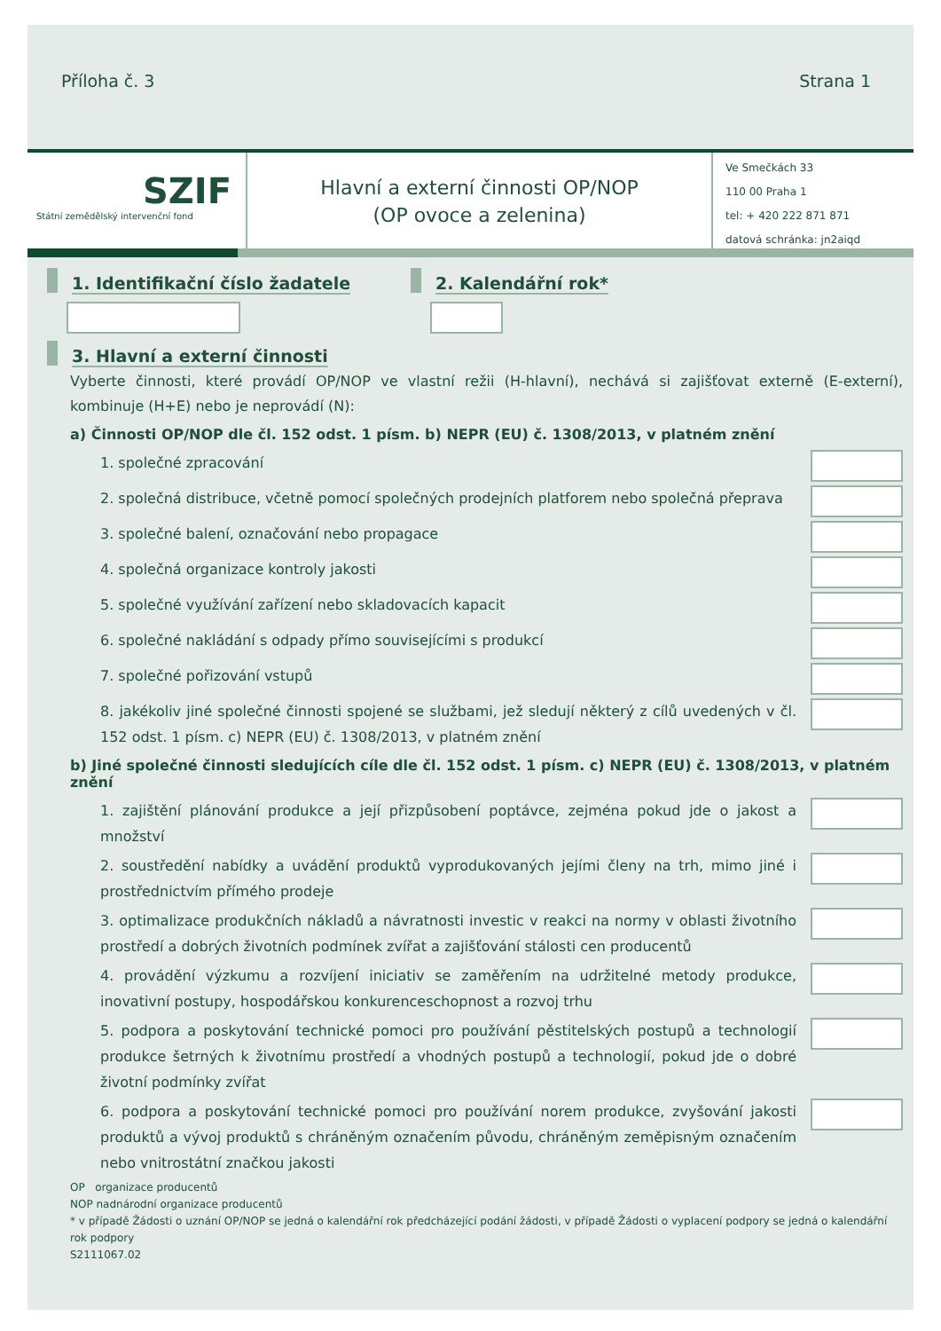Příloha č. 3 Strana 1
SZIF
Státní zemědělský intervenční fond
Hlavní a externí činnosti OP/NOP
(OP ovoce a zelenina)
Ve Smečkách 33
110 00 Praha 1
tel: + 420 222 871 871
datová schránka: jn2aiqd
1. Identifikační číslo žadatele 2. Kalendářní rok*
3. Hlavní a externí činnosti
Vyberte činnosti, které provádí OP/NOP ve vlastní režii (H-hlavní), nechává si zajišťovat externě (E-externí), kombinuje (H+E) nebo je neprovádí (N):
a) Činnosti OP/NOP dle čl. 152 odst. 1 písm. b) NEPR (EU) č. 1308/2013, v platném znění
1. společné zpracování
2. společná distribuce, včetně pomocí společných prodejních platforem nebo společná přeprava
3. společné balení, označování nebo propagace
4. společná organizace kontroly jakosti
5. společné využívání zařízení nebo skladovacích kapacit
6. společné nakládání s odpady přímo souvisejícími s produkcí
7. společné pořizování vstupů
8. jakékoliv jiné společné činnosti spojené se službami, jež sledují některý z cílů uvedených v čl. 152 odst. 1 písm. c) NEPR (EU) č. 1308/2013, v platném znění
b) Jiné společné činnosti sledujících cíle dle čl. 152 odst. 1 písm. c) NEPR (EU) č. 1308/2013, v platném znění
1. zajištění plánování produkce a její přizpůsobení poptávce, zejména pokud jde o jakost a množství
2. soustředění nabídky a uvádění produktů vyprodukovaných jejími členy na trh, mimo jiné i prostřednictvím přímého prodeje
3. optimalizace produkčních nákladů a návratnosti investic v reakci na normy v oblasti životního prostředí a dobrých životních podmínek zvířat a zajišťování stálosti cen producentů
4. provádění výzkumu a rozvíjení iniciativ se zaměřením na udržitelné metody produkce, inovativní postupy, hospodářskou konkurenceschopnost a rozvoj trhu
5. podpora a poskytování technické pomoci pro používání pěstitelských postupů a technologií produkce šetrných k životnímu prostředí a vhodných postupů a technologií, pokud jde o dobré životní podmínky zvířat
6. podpora a poskytování technické pomoci pro používání norem produkce, zvyšování jakosti produktů a vývoj produktů s chráněným označením původu, chráněným zeměpisným označením nebo vnitrostátní značkou jakosti
OP organizace producentů
NOP nadnárodní organizace producentů
* v případě Žádosti o uznání OP/NOP se jedná o kalendářní rok předcházející podání žádosti, v případě Žádosti o vyplacení podpory se jedná o kalendářní rok podpory
S2111067.02